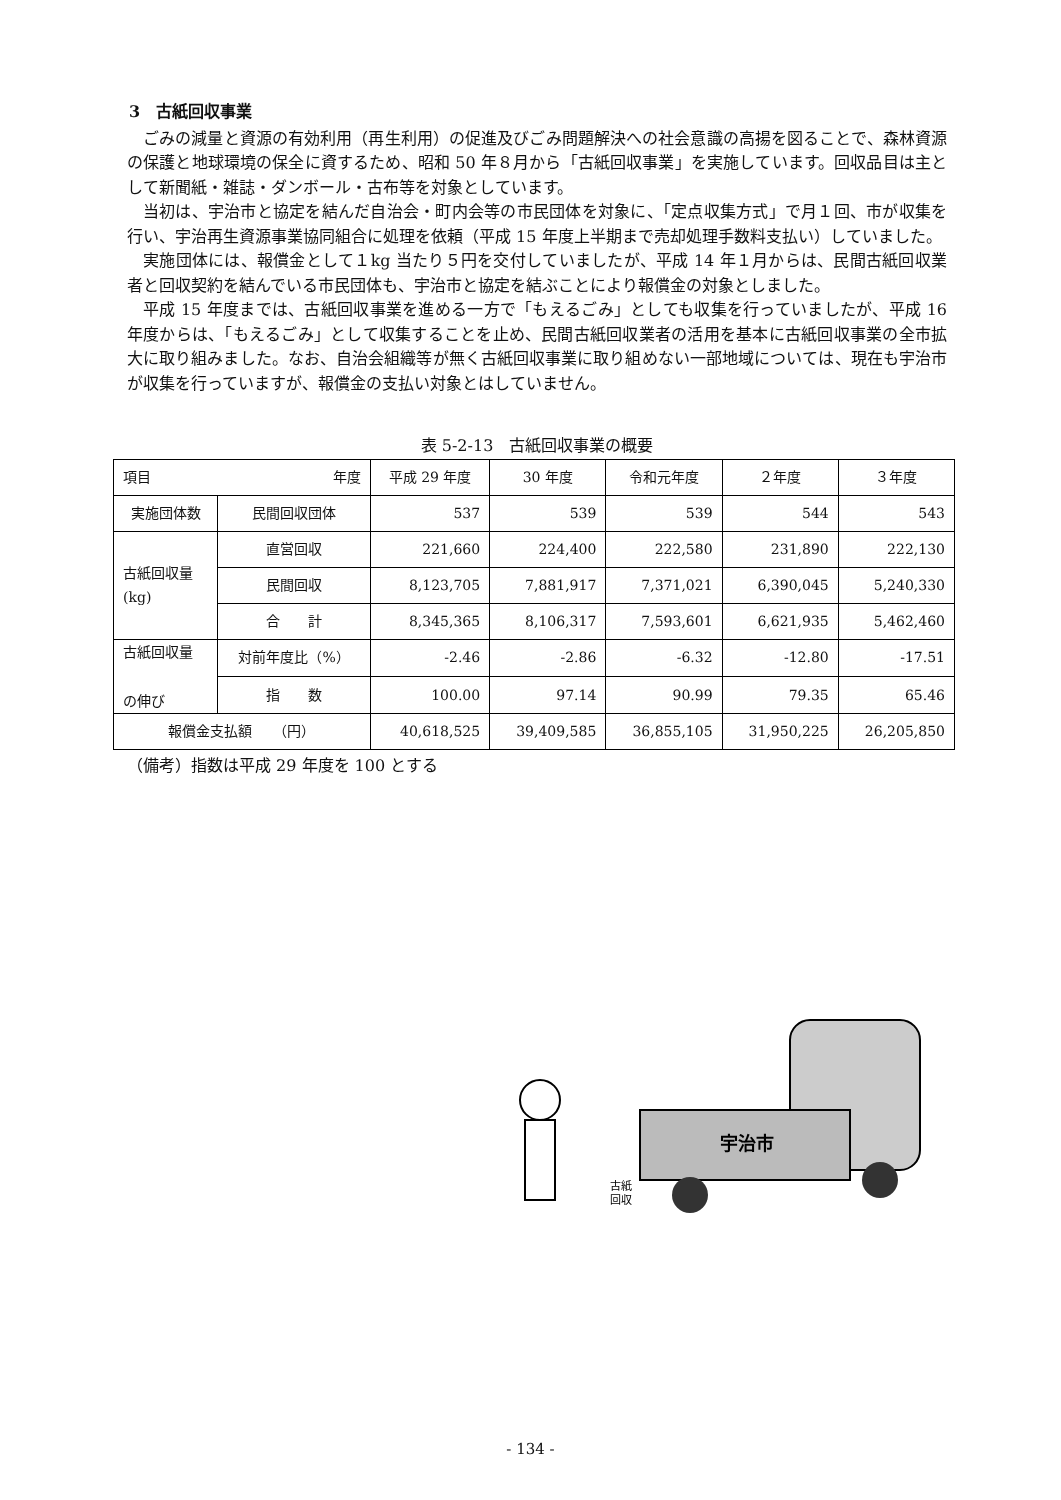3　古紙回収事業
ごみの減量と資源の有効利用（再生利用）の促進及びごみ問題解決への社会意識の高揚を図ることで、森林資源の保護と地球環境の保全に資するため、昭和 50 年８月から「古紙回収事業」を実施しています。回収品目は主として新聞紙・雑誌・ダンボール・古布等を対象としています。
当初は、宇治市と協定を結んだ自治会・町内会等の市民団体を対象に、「定点収集方式」で月１回、市が収集を行い、宇治再生資源事業協同組合に処理を依頼（平成 15 年度上半期まで売却処理手数料支払い）していました。
実施団体には、報償金として１kg 当たり５円を交付していましたが、平成 14 年１月からは、民間古紙回収業者と回収契約を結んでいる市民団体も、宇治市と協定を結ぶことにより報償金の対象としました。
平成 15 年度までは、古紙回収事業を進める一方で「もえるごみ」としても収集を行っていましたが、平成 16 年度からは、「もえるごみ」として収集することを止め、民間古紙回収業者の活用を基本に古紙回収事業の全市拡大に取り組みました。なお、自治会組織等が無く古紙回収事業に取り組めない一部地域については、現在も宇治市が収集を行っていますが、報償金の支払い対象とはしていません。
表 5-2-13　古紙回収事業の概要
| 項目 年度 | | 平成 29 年度 | 30 年度 | 令和元年度 | ２年度 | ３年度 |
| --- | --- | --- | --- | --- | --- | --- |
| 実施団体数 | 民間回収団体 | 537 | 539 | 539 | 544 | 543 |
| 古紙回収量 (kg) | 直営回収 | 221,660 | 224,400 | 222,580 | 231,890 | 222,130 |
| | 民間回収 | 8,123,705 | 7,881,917 | 7,371,021 | 6,390,045 | 5,240,330 |
| | 合 計 | 8,345,365 | 8,106,317 | 7,593,601 | 6,621,935 | 5,462,460 |
| 古紙回収量 の伸び | 対前年度比（%） | -2.46 | -2.86 | -6.32 | -12.80 | -17.51 |
| | 指 数 | 100.00 | 97.14 | 90.99 | 79.35 | 65.46 |
| 報償金支払額 （円） | | 40,618,525 | 39,409,585 | 36,855,105 | 31,950,225 | 26,205,850 |
（備考）指数は平成 29 年度を 100 とする
宇治市
古紙
回収
- 134 -